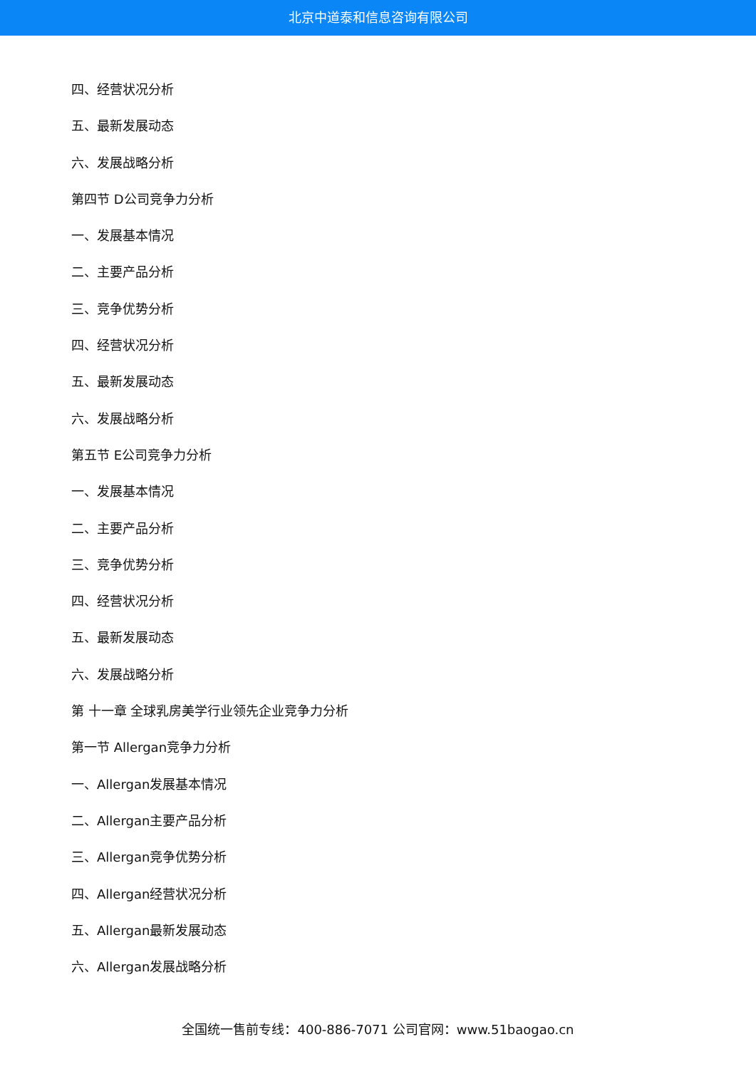北京中道泰和信息咨询有限公司
四、经营状况分析
五、最新发展动态
六、发展战略分析
第四节 D公司竞争力分析
一、发展基本情况
二、主要产品分析
三、竞争优势分析
四、经营状况分析
五、最新发展动态
六、发展战略分析
第五节 E公司竞争力分析
一、发展基本情况
二、主要产品分析
三、竞争优势分析
四、经营状况分析
五、最新发展动态
六、发展战略分析
第 十一章 全球乳房美学行业领先企业竞争力分析
第一节 Allergan竞争力分析
一、Allergan发展基本情况
二、Allergan主要产品分析
三、Allergan竞争优势分析
四、Allergan经营状况分析
五、Allergan最新发展动态
六、Allergan发展战略分析
全国统一售前专线：400-886-7071 公司官网：www.51baogao.cn